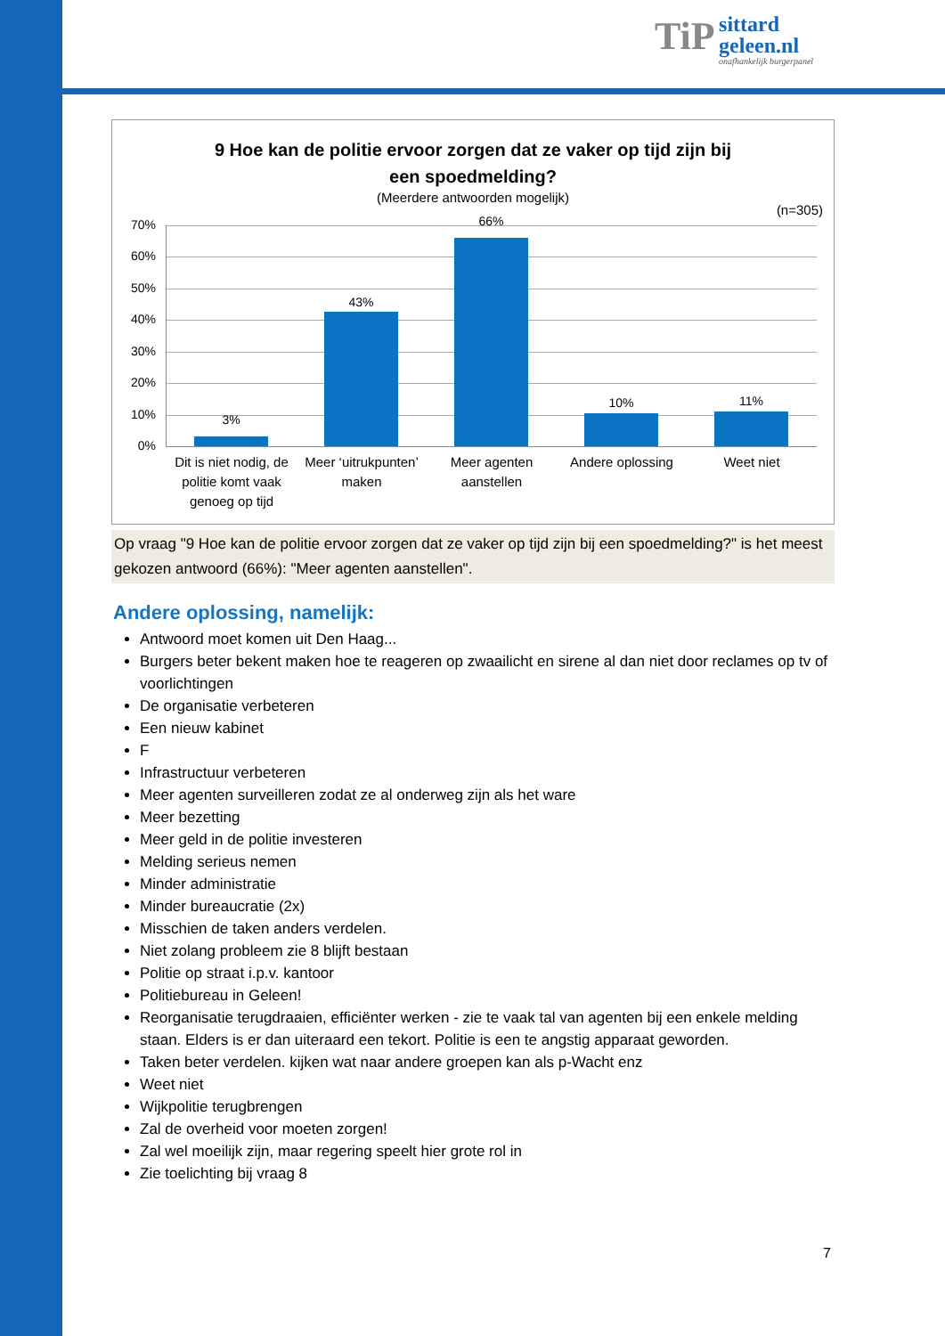TiP sittard
geleen.nl onafhankelijk burgerpanel
9 Hoe kan de politie ervoor zorgen dat ze vaker op tijd zijn bij
een spoedmelding?
(Meerdere antwoorden mogelijk)
(n=305)
70%
60%
50%
40%
30%
20%
10%
0%
3%
43%
66%
10% 11%
Dit is niet nodig, de politie komt vaak genoeg op tijd
Meer ‘uitrukpunten’ maken
Meer agenten aanstellen
Andere oplossing Weet niet
Op vraag "9 Hoe kan de politie ervoor zorgen dat ze vaker op tijd zijn bij een spoedmelding?" is het meest gekozen antwoord (66%): "Meer agenten aanstellen".
Andere oplossing, namelijk:
Antwoord moet komen uit Den Haag...
Burgers beter bekent maken hoe te reageren op zwaailicht en sirene al dan niet door reclames op tv of voorlichtingen
De organisatie verbeteren
Een nieuw kabinet
F
Infrastructuur verbeteren
Meer agenten surveilleren zodat ze al onderweg zijn als het ware
Meer bezetting
Meer geld in de politie investeren
Melding serieus nemen
Minder administratie
Minder bureaucratie (2x)
Misschien de taken anders verdelen.
Niet zolang probleem zie 8 blijft bestaan
Politie op straat i.p.v. kantoor
Politiebureau in Geleen!
Reorganisatie terugdraaien, efficiënter werken - zie te vaak tal van agenten bij een enkele melding staan. Elders is er dan uiteraard een tekort. Politie is een te angstig apparaat geworden.
Taken beter verdelen. kijken wat naar andere groepen kan als p-Wacht enz
Weet niet
Wijkpolitie terugbrengen
Zal de overheid voor moeten zorgen!
Zal wel moeilijk zijn, maar regering speelt hier grote rol in
Zie toelichting bij vraag 8
7